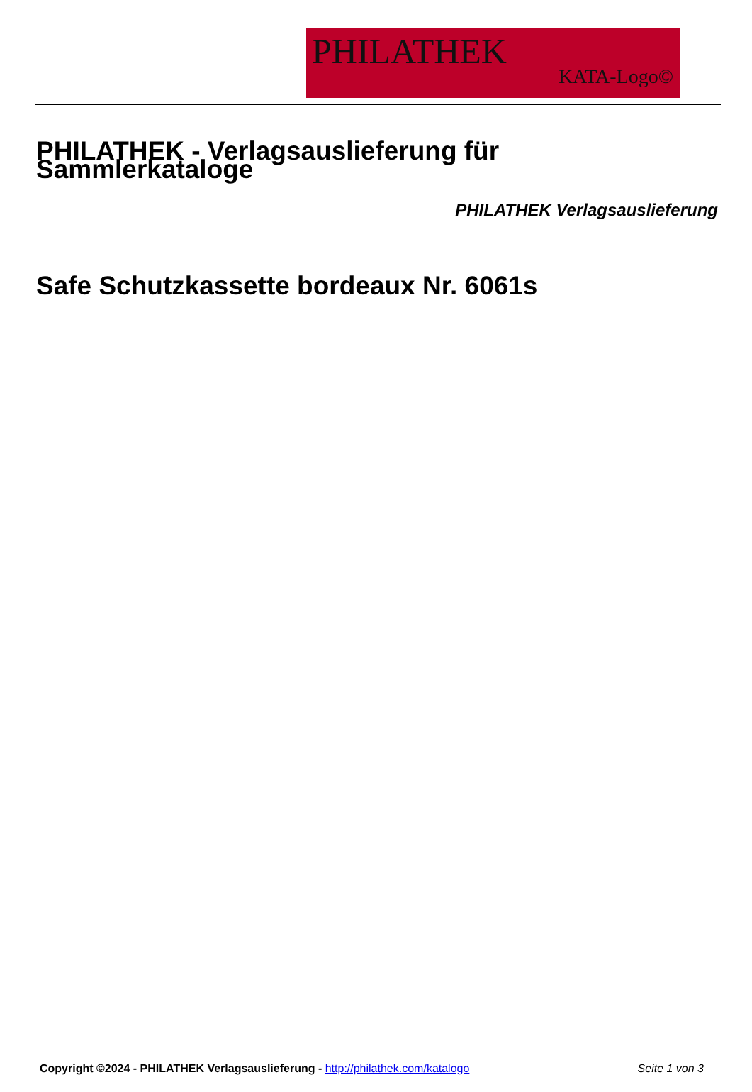PHILATHEK
KATA-Logo©
PHILATHEK - Verlagsauslieferung für Sammlerkataloge
PHILATHEK Verlagsauslieferung
Safe Schutzkassette bordeaux Nr. 6061s
Copyright ©2024 - PHILATHEK Verlagsauslieferung - http://philathek.com/katalogo Seite 1 von 3